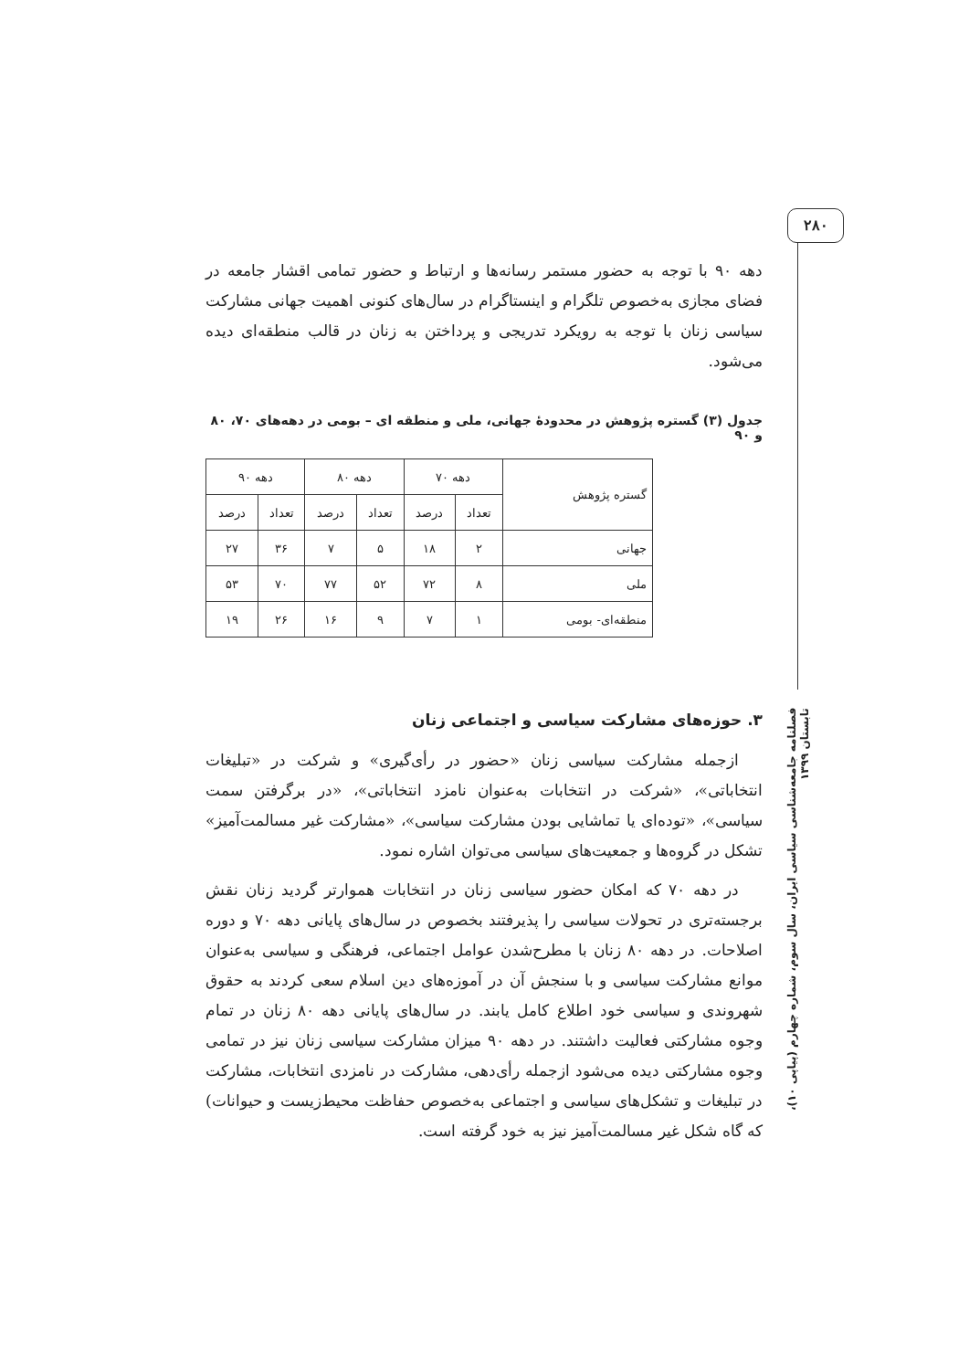۲۸۰
دهه ۹۰ با توجه به حضور مستمر رسانه‌ها و ارتباط و حضور تمامی اقشار جامعه در فضای مجازی به‌خصوص تلگرام و اینستاگرام در سال‌های کنونی اهمیت جهانی مشارکت سیاسی زنان با توجه به رویکرد تدریجی و پرداختن به زنان در قالب منطقه‌ای دیده می‌شود.
جدول (۳) گستره پژوهش در محدودهٔ جهانی، ملی و منطقه ای – بومی در دهه‌های ۷۰، ۸۰ و ۹۰
| گستره پژوهش | دهه ۷۰ | | دهه ۸۰ | | دهه ۹۰ | |
| --- | --- | --- | --- | --- | --- | --- |
| | تعداد | درصد | تعداد | درصد | تعداد | درصد |
| جهانی | ۲ | ۱۸ | ۵ | ۷ | ۳۶ | ۲۷ |
| ملی | ۸ | ۷۲ | ۵۲ | ۷۷ | ۷۰ | ۵۳ |
| منطقه‌ای- بومی | ۱ | ۷ | ۹ | ۱۶ | ۲۶ | ۱۹ |
۳. حوزه‌های مشارکت سیاسی و اجتماعی زنان
ازجمله مشارکت سیاسی زنان «حضور در رأی‌گیری» و شرکت در «تبلیغات انتخاباتی»، «شرکت در انتخابات به‌عنوان نامزد انتخاباتی»، «در برگرفتن سمت سیاسی»، «توده‌ای یا تماشایی بودن مشارکت سیاسی»، «مشارکت غیر مسالمت‌آمیز» تشکل در گروه‌ها و جمعیت‌های سیاسی می‌توان اشاره نمود.
در دهه ۷۰ که امکان حضور سیاسی زنان در انتخابات هموارتر گردید زنان نقش برجسته‌تری در تحولات سیاسی را پذیرفتند بخصوص در سال‌های پایانی دهه ۷۰ و دوره اصلاحات. در دهه ۸۰ زنان با مطرح‌شدن عوامل اجتماعی، فرهنگی و سیاسی به‌عنوان موانع مشارکت سیاسی و با سنجش آن در آموزه‌های دین اسلام سعی کردند به حقوق شهروندی و سیاسی خود اطلاع کامل یابند. در سال‌های پایانی دهه ۸۰ زنان در تمام وجوه مشارکتی فعالیت داشتند. در دهه ۹۰ میزان مشارکت سیاسی زنان نیز در تمامی وجوه مشارکتی دیده می‌شود ازجمله رأی‌دهی، مشارکت در نامزدی انتخابات، مشارکت در تبلیغات و تشکل‌های سیاسی و اجتماعی به‌خصوص حفاظت محیط‌زیست و حیوانات) که گاه شکل غیر مسالمت‌آمیز نیز به خود گرفته است.
فصلنامه جامعه‌شناسی سیاسی ایران، سال سوم، شماره چهارم (پیاپی ۱۰)، تابستان ۱۳۹۹